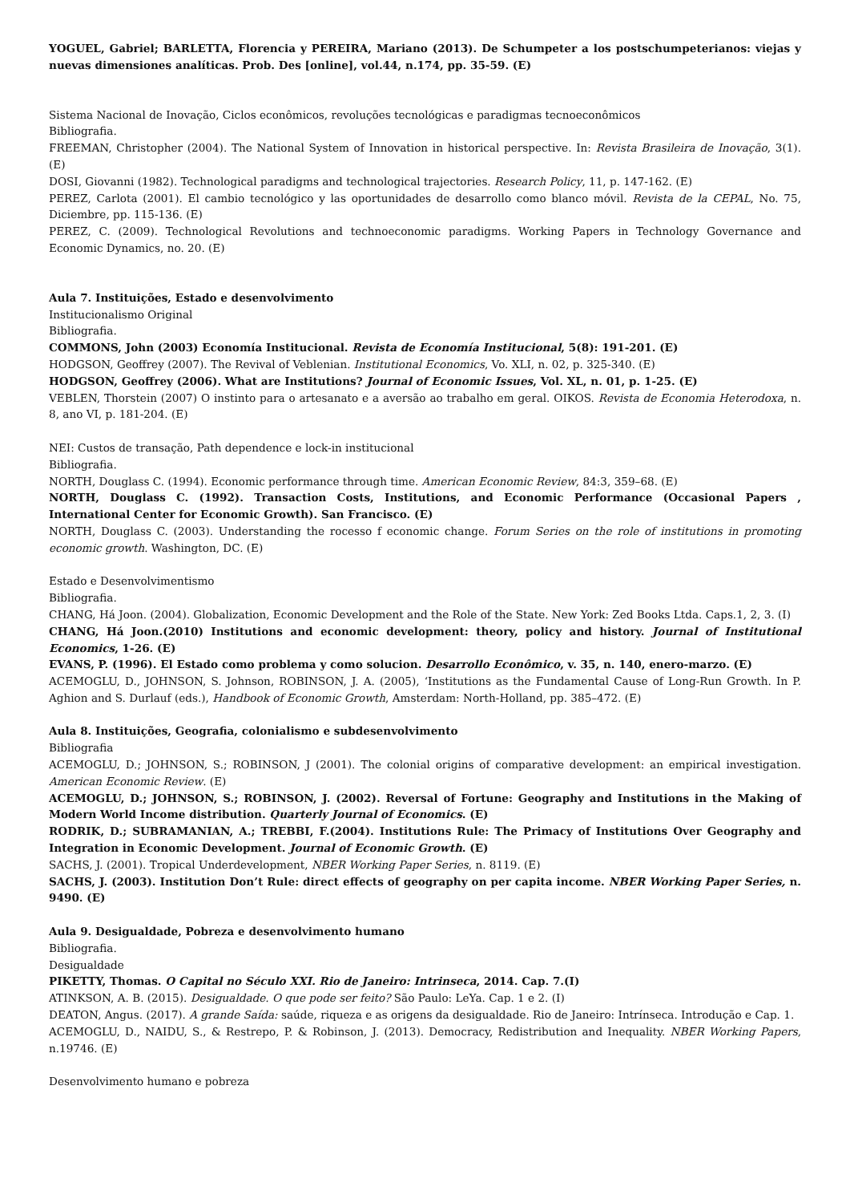YOGUEL, Gabriel; BARLETTA, Florencia y PEREIRA, Mariano (2013). De Schumpeter a los postschumpeterianos: viejas y nuevas dimensiones analíticas. Prob. Des [online], vol.44, n.174, pp. 35-59. (E)
Sistema Nacional de Inovação, Ciclos econômicos, revoluções tecnológicas e paradigmas tecnoeconômicos
Bibliografia.
FREEMAN, Christopher (2004). The National System of Innovation in historical perspective. In: Revista Brasileira de Inovação, 3(1). (E)
DOSI, Giovanni (1982). Technological paradigms and technological trajectories. Research Policy, 11, p. 147-162. (E)
PEREZ, Carlota (2001). El cambio tecnológico y las oportunidades de desarrollo como blanco móvil. Revista de la CEPAL, No. 75, Diciembre, pp. 115-136. (E)
PEREZ, C. (2009). Technological Revolutions and technoeconomic paradigms. Working Papers in Technology Governance and Economic Dynamics, no. 20. (E)
Aula 7. Instituições, Estado e desenvolvimento
Institucionalismo Original
Bibliografia.
COMMONS, John (2003) Economía Institucional. Revista de Economía Institucional, 5(8): 191-201. (E)
HODGSON, Geoffrey (2007). The Revival of Veblenian. Institutional Economics, Vo. XLI, n. 02, p. 325-340. (E)
HODGSON, Geoffrey (2006). What are Institutions? Journal of Economic Issues, Vol. XL, n. 01, p. 1-25. (E)
VEBLEN, Thorstein (2007) O instinto para o artesanato e a aversão ao trabalho em geral. OIKOS. Revista de Economia Heterodoxa, n. 8, ano VI, p. 181-204. (E)
NEI: Custos de transação, Path dependence e lock-in institucional
Bibliografia.
NORTH, Douglass C. (1994). Economic performance through time. American Economic Review, 84:3, 359–68. (E)
NORTH, Douglass C. (1992). Transaction Costs, Institutions, and Economic Performance (Occasional Papers , International Center for Economic Growth). San Francisco. (E)
NORTH, Douglass C. (2003). Understanding the rocesso f economic change. Forum Series on the role of institutions in promoting economic growth. Washington, DC. (E)
Estado e Desenvolvimentismo
Bibliografia.
CHANG, Há Joon. (2004). Globalization, Economic Development and the Role of the State. New York: Zed Books Ltda. Caps.1, 2, 3. (I)
CHANG, Há Joon.(2010) Institutions and economic development: theory, policy and history. Journal of Institutional Economics, 1-26. (E)
EVANS, P. (1996). El Estado como problema y como solucion. Desarrollo Econômico, v. 35, n. 140, enero-marzo. (E)
ACEMOGLU, D., JOHNSON, S. Johnson, ROBINSON, J. A. (2005), ‘Institutions as the Fundamental Cause of Long-Run Growth. In P. Aghion and S. Durlauf (eds.), Handbook of Economic Growth, Amsterdam: North-Holland, pp. 385–472. (E)
Aula 8. Instituições, Geografia, colonialismo e subdesenvolvimento
Bibliografia
ACEMOGLU, D.; JOHNSON, S.; ROBINSON, J (2001). The colonial origins of comparative development: an empirical investigation. American Economic Review. (E)
ACEMOGLU, D.; JOHNSON, S.; ROBINSON, J. (2002). Reversal of Fortune: Geography and Institutions in the Making of Modern World Income distribution. Quarterly Journal of Economics. (E)
RODRIK, D.; SUBRAMANIAN, A.; TREBBI, F.(2004). Institutions Rule: The Primacy of Institutions Over Geography and Integration in Economic Development. Journal of Economic Growth. (E)
SACHS, J. (2001). Tropical Underdevelopment, NBER Working Paper Series, n. 8119. (E)
SACHS, J. (2003). Institution Don’t Rule: direct effects of geography on per capita income. NBER Working Paper Series, n. 9490. (E)
Aula 9. Desigualdade, Pobreza e desenvolvimento humano
Bibliografia.
Desigualdade
PIKETTY, Thomas. O Capital no Século XXI. Rio de Janeiro: Intrinseca, 2014. Cap. 7.(I)
ATINKSON, A. B. (2015). Desigualdade. O que pode ser feito? São Paulo: LeYa. Cap. 1 e 2. (I)
DEATON, Angus. (2017). A grande Saída: saúde, riqueza e as origens da desigualdade. Rio de Janeiro: Intrínseca. Introdução e Cap. 1.
ACEMOGLU, D., NAIDU, S., & Restrepo, P. & Robinson, J. (2013). Democracy, Redistribution and Inequality. NBER Working Papers, n.19746. (E)
Desenvolvimento humano e pobreza